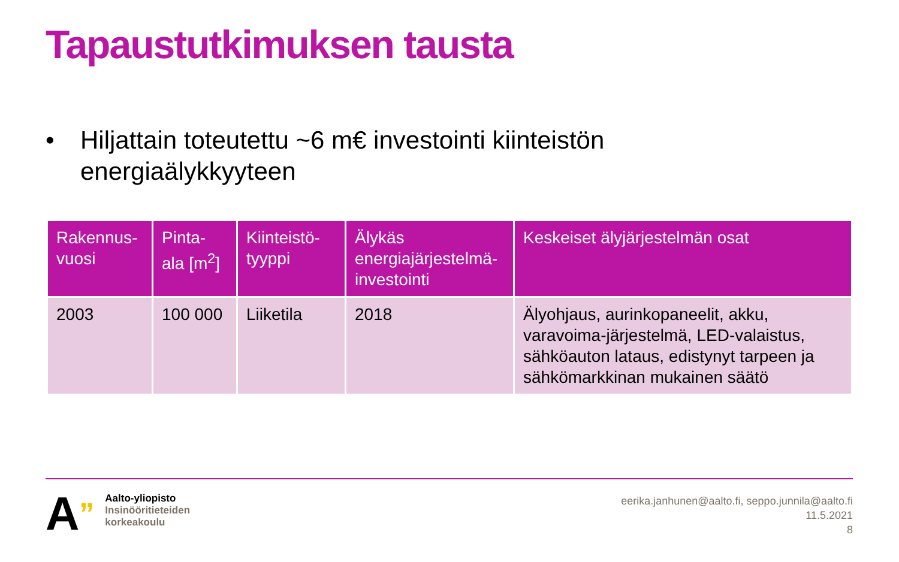Tapaustutkimuksen tausta
• Hiljattain toteutettu ~6 m€ investointi kiinteistön
energiaälykkyyteen
| Rakennus-vuosi | Pinta-ala [m<sup>2</sup>] | Kiinteistö-tyyppi | Älykäs energiajärjestelmä-investointi | Keskeiset älyjärjestelmän osat |
| --- | --- | --- | --- | --- |
| 2003 | 100 000 | Liiketila | 2018 | Älyohjaus, aurinkopaneelit, akku, varavoima-järjestelmä, LED-valaistus, sähköauton lataus, edistynyt tarpeen ja sähkömarkkinan mukainen säätö |
A”
Aalto-yliopisto
Insinööritieteiden
korkeakoulu
eerika.janhunen@aalto.fi, seppo.junnila@aalto.fi
11.5.2021
8